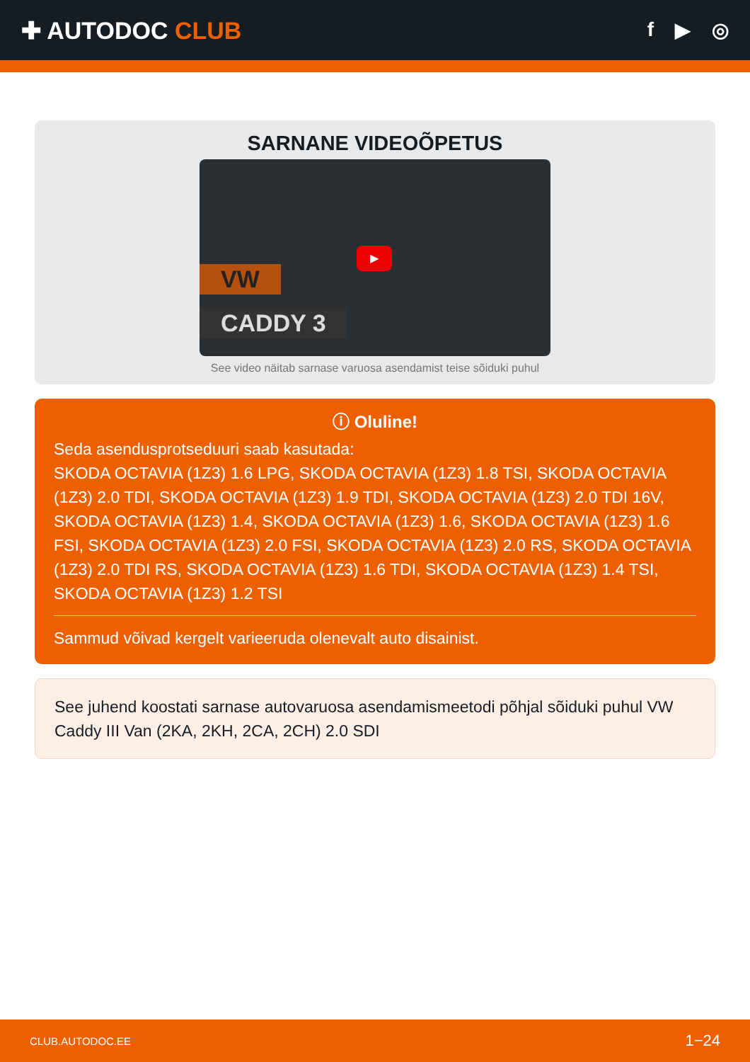✚ AUTODOC CLUB
f ▶ ◎
SARNANE VIDEOÕPETUS
VW
CADDY 3
▶
See video näitab sarnase varuosa asendamist teise sõiduki puhul
ⓘ Oluline!
Seda asendusprotseduuri saab kasutada:
SKODA OCTAVIA (1Z3) 1.6 LPG, SKODA OCTAVIA (1Z3) 1.8 TSI, SKODA OCTAVIA (1Z3) 2.0 TDI, SKODA OCTAVIA (1Z3) 1.9 TDI, SKODA OCTAVIA (1Z3) 2.0 TDI 16V, SKODA OCTAVIA (1Z3) 1.4, SKODA OCTAVIA (1Z3) 1.6, SKODA OCTAVIA (1Z3) 1.6 FSI, SKODA OCTAVIA (1Z3) 2.0 FSI, SKODA OCTAVIA (1Z3) 2.0 RS, SKODA OCTAVIA (1Z3) 2.0 TDI RS, SKODA OCTAVIA (1Z3) 1.6 TDI, SKODA OCTAVIA (1Z3) 1.4 TSI, SKODA OCTAVIA (1Z3) 1.2 TSI
Sammud võivad kergelt varieeruda olenevalt auto disainist.
See juhend koostati sarnase autovaruosa asendamismeetodi põhjal sõiduki puhul VW Caddy III Van (2KA, 2KH, 2CA, 2CH) 2.0 SDI
CLUB.AUTODOC.EE 1−24